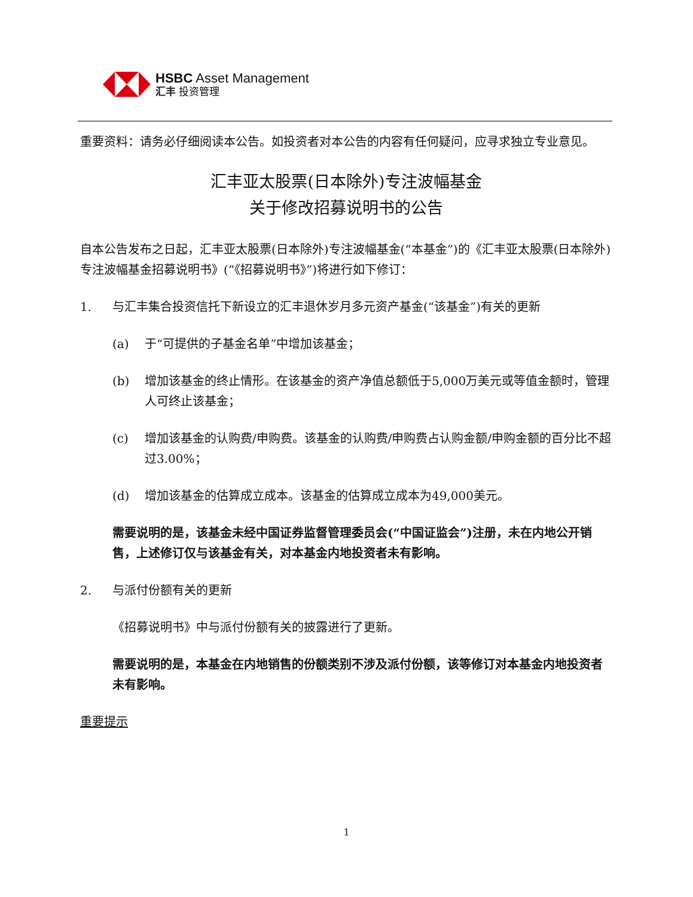HSBC Asset Management
汇丰 投资管理
重要资料：请务必仔细阅读本公告。如投资者对本公告的内容有任何疑问，应寻求独立专业意见。
汇丰亚太股票(日本除外)专注波幅基金
关于修改招募说明书的公告
自本公告发布之日起，汇丰亚太股票(日本除外)专注波幅基金(“本基金”)的《汇丰亚太股票(日本除外)专注波幅基金招募说明书》(“《招募说明书》”)将进行如下修订：
1. 与汇丰集合投资信托下新设立的汇丰退休岁月多元资产基金(“该基金”)有关的更新
(a) 于“可提供的子基金名单”中增加该基金；
(b) 增加该基金的终止情形。在该基金的资产净值总额低于5,000万美元或等值金额时，管理人可终止该基金；
(c) 增加该基金的认购费/申购费。该基金的认购费/申购费占认购金额/申购金额的百分比不超过3.00%；
(d) 增加该基金的估算成立成本。该基金的估算成立成本为49,000美元。
需要说明的是，该基金未经中国证券监督管理委员会(“中国证监会”)注册，未在内地公开销售，上述修订仅与该基金有关，对本基金内地投资者未有影响。
2. 与派付份额有关的更新
《招募说明书》中与派付份额有关的披露进行了更新。
需要说明的是，本基金在内地销售的份额类别不涉及派付份额，该等修订对本基金内地投资者未有影响。
重要提示
1